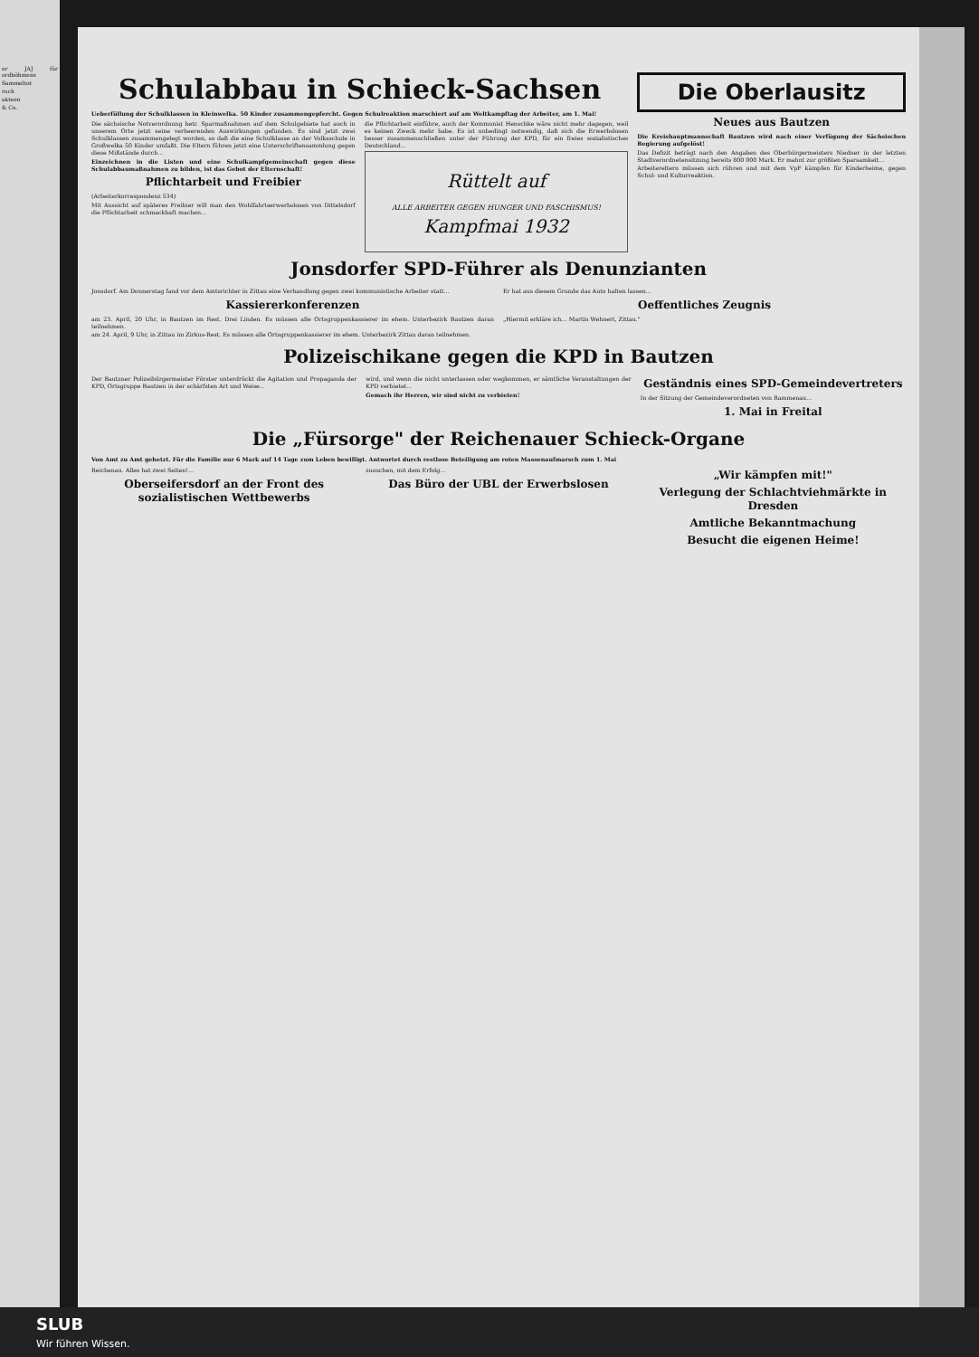er JAJ für ordböhmens
Sammeltot
ruch
akteen
& Co.
Schulabbau in Schieck-Sachsen
Ueberfüllung der Schulklassen in Kleinwelka. 50 Kinder zusammengepfercht. Gegen Schulreaktion marschiert auf am Weltkampftag der Arbeiter, am 1. Mai!
Die sächsische Notverordnung betr. Sparmaßnahmen auf dem Schulgebiete hat auch in unserem Orte jetzt seine verheerenden Auswirkungen gefunden. Es sind jetzt zwei Schulklassen zusammengelegt worden, so daß die eine Schulklasse an der Volksschule in Großwelka 50 Kinder umfaßt. Die Eltern führen jetzt eine Unterschriftensammlung gegen diese Mißstände durch...
Einzeichnen in die Listen und eine Schulkampfgemeinschaft gegen diese Schulabbaumaßnahmen zu bilden, ist das Gebot der Elternschaft!
Pflichtarbeit und Freibier
(Arbeiterkorrespondenz 534)
Mit Aussicht auf späteres Freibier will man den Wohlfahrtserwerbslosen von Dittelsdorf die Pflichtarbeit schmackhaft machen...
die Pflichtarbeit einführe, auch der Kommunist Henschke wäre nicht mehr dagegen, weil es keinen Zweck mehr habe. Es ist unbedingt notwendig, daß sich die Erwerbslosen besser zusammenschließen unter der Führung der KPD, für ein freies sozialistisches Deutschland...
Rüttelt auf
ALLE ARBEITER GEGEN HUNGER UND FASCHISMUS!
Kampfmai 1932
Die Oberlausitz
Neues aus Bautzen
Die Kreishauptmannschaft Bautzen wird nach einer Verfügung der Sächsischen Regierung aufgelöst!
Das Defizit beträgt nach den Angaben des Oberbürgermeisters Niedner in der letzten Stadtverordnetensitzung bereits 800 000 Mark. Er mahnt zur größten Sparsamkeit...
Arbeitereltern müssen sich rühren und mit dem VpF kämpfen für Kinderheime, gegen Schul- und Kulturreaktion.
Jonsdorfer SPD-Führer als Denunzianten
Jonsdorf. Am Donnerstag fand vor dem Amtsrichter in Zittau eine Verhandlung gegen zwei kommunistische Arbeiter statt...
Kassiererkonferenzen
am 23. April, 20 Uhr, in Bautzen im Rest. Drei Linden. Es müssen alle Ortsgruppenkassierer im ehem. Unterbezirk Bautzen daran teilnehmen.
am 24. April, 9 Uhr, in Zittau im Zirkus-Rest. Es müssen alle Ortsgruppenkassierer im ehem. Unterbezirk Zittau daran teilnehmen.
Er hat aus diesem Grunde das Auto halten lassen...
Oeffentliches Zeugnis
„Hiermit erkläre ich... Martin Wehnert, Zittau."
Polizeischikane gegen die KPD in Bautzen
Der Bautzner Polizeibürgermeister Förster unterdrückt die Agitation und Propaganda der KPD, Ortsgruppe Bautzen in der schärfsten Art und Weise...
wird, und wenn die nicht unterlassen oder wegkommen, er sämtliche Veranstaltungen der KPD verbietet...
Gemach ihr Herren, wir sind nicht zu verbieten!
Geständnis eines SPD-Gemeindevertreters
In der Sitzung der Gemeindeverordneten von Rammenau...
1. Mai in Freital
Die „Fürsorge" der Reichenauer Schieck-Organe
Von Amt zu Amt gehetzt. Für die Familie nur 6 Mark auf 14 Tage zum Leben bewilligt. Antwortet durch restlose Beteiligung am roten Massenaufmarsch zum 1. Mai
Reichenau. Alles hat zwei Seiten!...
Oberseifersdorf an der Front des sozialistischen Wettbewerbs
zusuchen, mit dem Erfolg...
Das Büro der UBL der Erwerbslosen
„Wir kämpfen mit!"
Verlegung der Schlachtviehmärkte in Dresden
Amtliche Bekanntmachung
Besucht die eigenen Heime!
SLUB
Wir führen Wissen.